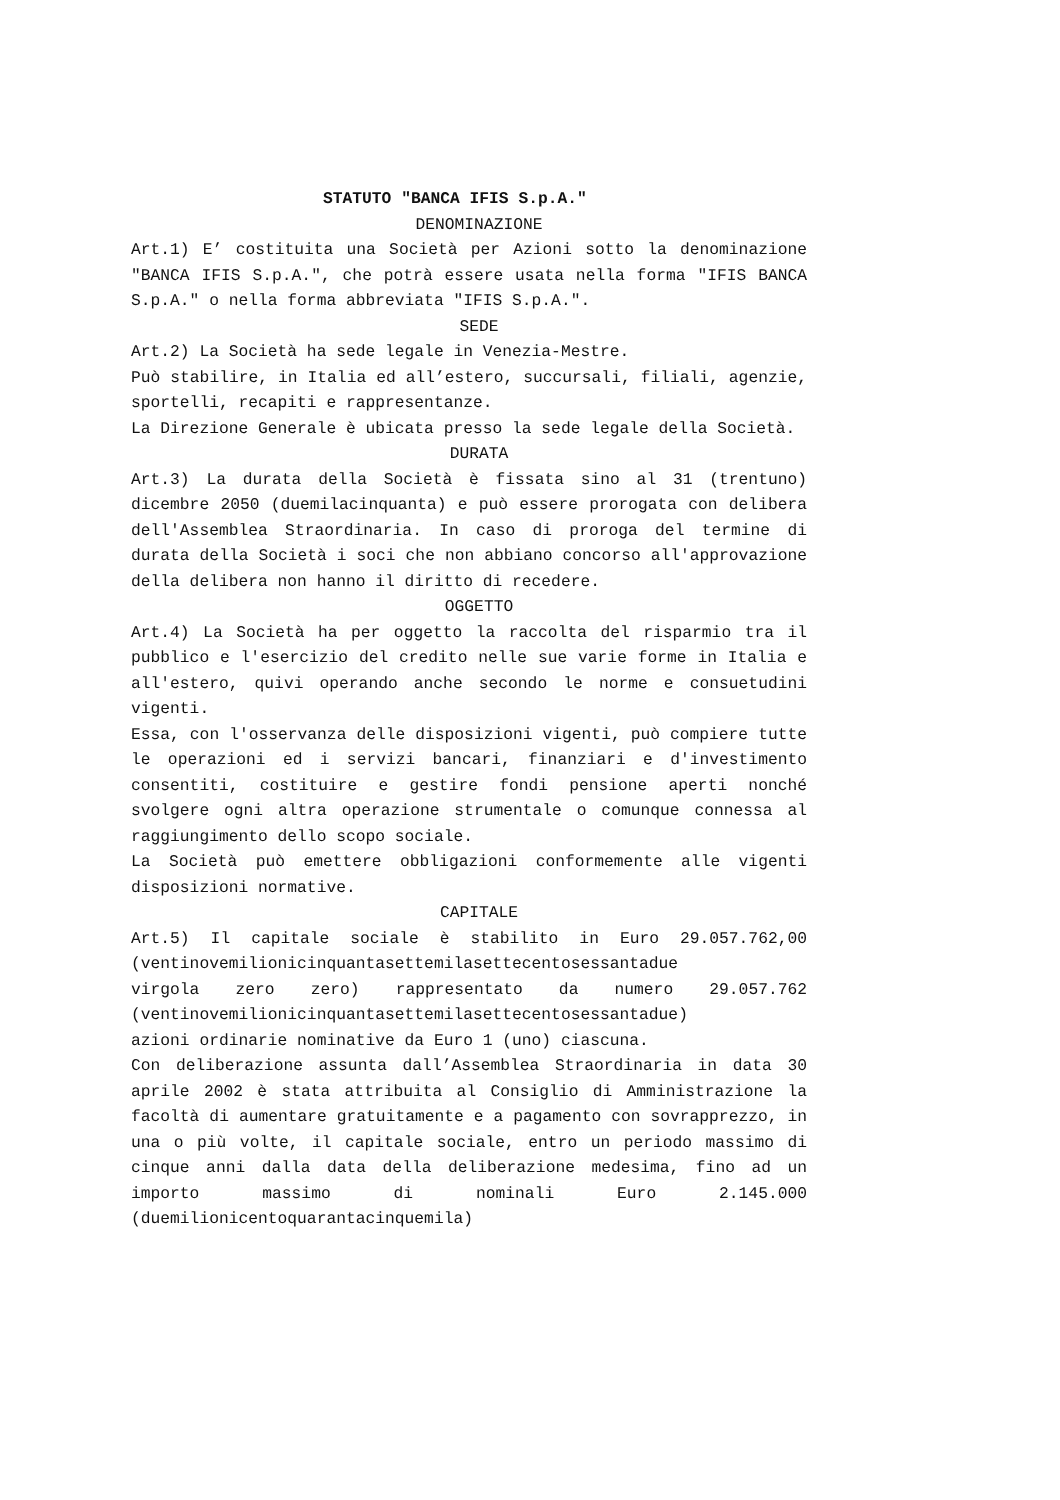STATUTO "BANCA IFIS S.p.A."
DENOMINAZIONE
Art.1) E’ costituita una Società per Azioni sotto la denominazione "BANCA IFIS S.p.A.", che potrà essere usata nella forma "IFIS BANCA S.p.A." o nella forma abbreviata "IFIS S.p.A.".
SEDE
Art.2) La Società ha sede legale in Venezia-Mestre.
Può stabilire, in Italia ed all’estero, succursali, filiali, agenzie, sportelli, recapiti e rappresentanze.
La Direzione Generale è ubicata presso la sede legale della Società.
DURATA
Art.3) La durata della Società è fissata sino al 31 (trentuno) dicembre 2050 (duemilacinquanta) e può essere prorogata con delibera dell'Assemblea Straordinaria. In caso di proroga del termine di durata della Società i soci che non abbiano concorso all'approvazione della delibera non hanno il diritto di recedere.
OGGETTO
Art.4) La Società ha per oggetto la raccolta del risparmio tra il pubblico e l'esercizio del credito nelle sue varie forme in Italia e all'estero, quivi operando anche secondo le norme e consuetudini vigenti.
Essa, con l'osservanza delle disposizioni vigenti, può compiere tutte le operazioni ed i servizi bancari, finanziari e d'investimento consentiti, costituire e gestire fondi pensione aperti nonché svolgere ogni altra operazione strumentale o comunque connessa al raggiungimento dello scopo sociale.
La Società può emettere obbligazioni conformemente alle vigenti disposizioni normative.
CAPITALE
Art.5) Il capitale sociale è stabilito in Euro 29.057.762,00
(ventinovemilionicinquantasettemilasettecentosessantadue
virgola zero zero) rappresentato da numero 29.057.762
(ventinovemilionicinquantasettemilasettecentosessantadue)
azioni ordinarie nominative da Euro 1 (uno) ciascuna.
Con deliberazione assunta dall’Assemblea Straordinaria in data 30 aprile 2002 è stata attribuita al Consiglio di Amministrazione la facoltà di aumentare gratuitamente e a pagamento con sovrapprezzo, in una o più volte, il capitale sociale, entro un periodo massimo di cinque anni dalla data della deliberazione medesima, fino ad un importo massimo di nominali Euro 2.145.000 (duemilionicentoquarantacinquemila)